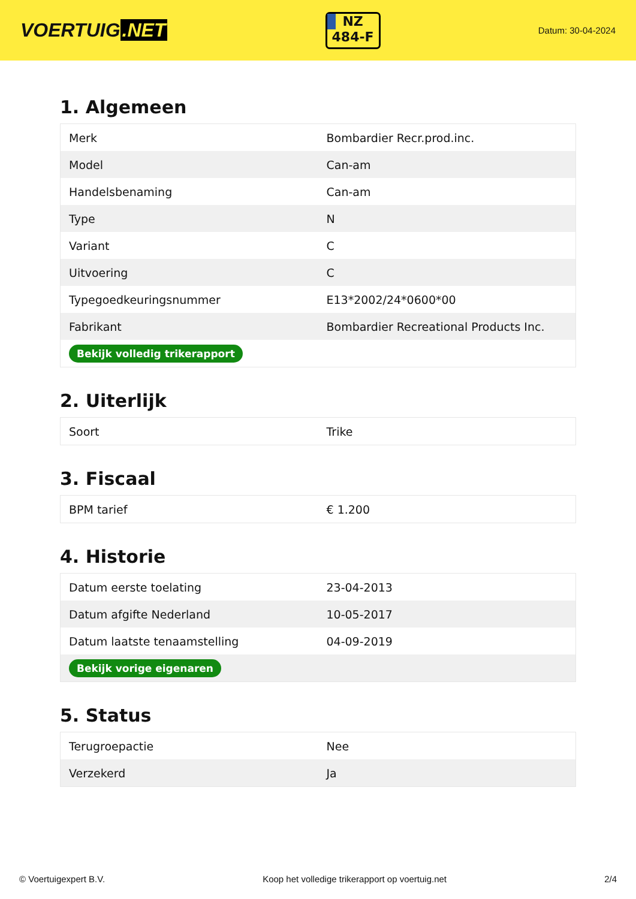VOERTUIG.NET
NZ
484-F
Datum: 30-04-2024
1. Algemeen
| Merk | Bombardier Recr.prod.inc. |
| Model | Can-am |
| Handelsbenaming | Can-am |
| Type | N |
| Variant | C |
| Uitvoering | C |
| Typegoedkeuringsnummer | E13*2002/24*0600*00 |
| Fabrikant | Bombardier Recreational Products Inc. |
| Bekijk volledig trikerapport | |
2. Uiterlijk
| Soort | Trike |
3. Fiscaal
| BPM tarief | € 1.200 |
4. Historie
| Datum eerste toelating | 23-04-2013 |
| Datum afgifte Nederland | 10-05-2017 |
| Datum laatste tenaamstelling | 04-09-2019 |
| Bekijk vorige eigenaren | |
5. Status
| Terugroepactie | Nee |
| Verzekerd | Ja |
© Voertuigexpert B.V. Koop het volledige trikerapport op voertuig.net 2/4